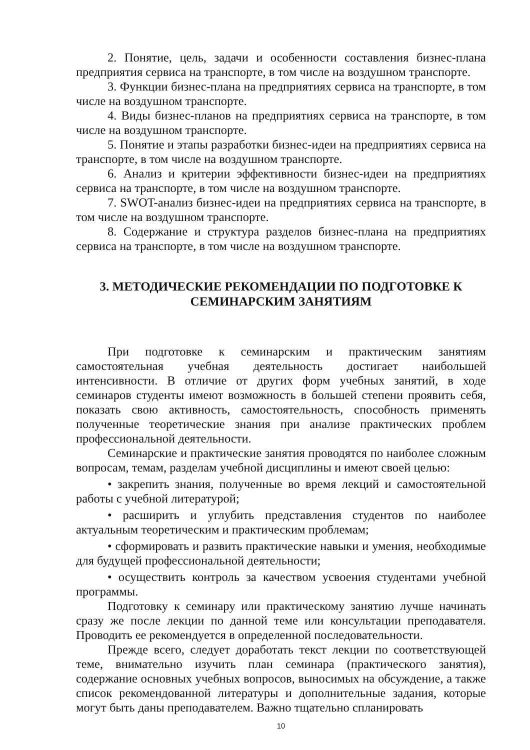2. Понятие, цель, задачи и особенности составления бизнес-плана предприятия сервиса на транспорте, в том числе на воздушном транспорте.
3. Функции бизнес-плана на предприятиях сервиса на транспорте, в том числе на воздушном транспорте.
4. Виды бизнес-планов на предприятиях сервиса на транспорте, в том числе на воздушном транспорте.
5. Понятие и этапы разработки бизнес-идеи на предприятиях сервиса на транспорте, в том числе на воздушном транспорте.
6. Анализ и критерии эффективности бизнес-идеи на предприятиях сервиса на транспорте, в том числе на воздушном транспорте.
7. SWOT-анализ бизнес-идеи на предприятиях сервиса на транспорте, в том числе на воздушном транспорте.
8. Содержание и структура разделов бизнес-плана на предприятиях сервиса на транспорте, в том числе на воздушном транспорте.
3. МЕТОДИЧЕСКИЕ РЕКОМЕНДАЦИИ ПО ПОДГОТОВКЕ К СЕМИНАРСКИМ ЗАНЯТИЯМ
При подготовке к семинарским и практическим занятиям самостоятельная учебная деятельность достигает наибольшей интенсивности. В отличие от других форм учебных занятий, в ходе семинаров студенты имеют возможность в большей степени проявить себя, показать свою активность, самостоятельность, способность применять полученные теоретические знания при анализе практических проблем профессиональной деятельности.
Семинарские и практические занятия проводятся по наиболее сложным вопросам, темам, разделам учебной дисциплины и имеют своей целью:
• закрепить знания, полученные во время лекций и самостоятельной работы с учебной литературой;
• расширить и углубить представления студентов по наиболее актуальным теоретическим и практическим проблемам;
• сформировать и развить практические навыки и умения, необходимые для будущей профессиональной деятельности;
• осуществить контроль за качеством усвоения студентами учебной программы.
Подготовку к семинару или практическому занятию лучше начинать сразу же после лекции по данной теме или консультации преподавателя. Проводить ее рекомендуется в определенной последовательности.
Прежде всего, следует доработать текст лекции по соответствующей теме, внимательно изучить план семинара (практического занятия), содержание основных учебных вопросов, выносимых на обсуждение, а также список рекомендованной литературы и дополнительные задания, которые могут быть даны преподавателем. Важно тщательно спланировать
10